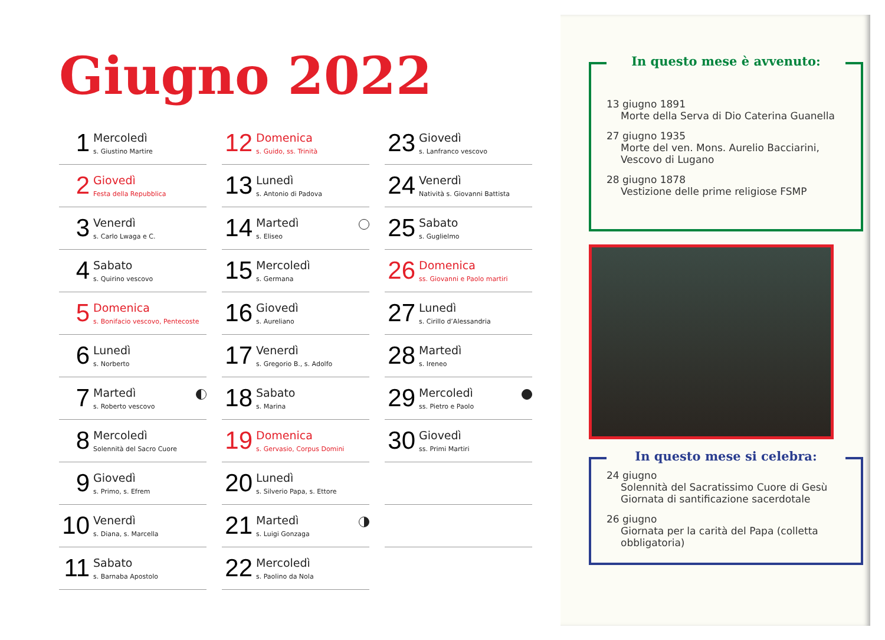Giugno 2022
1
Mercoledì
s. Giustino Martire
2
Giovedì
Festa della Repubblica
3
Venerdì
s. Carlo Lwaga e C.
4
Sabato
s. Quirino vescovo
5
Domenica
s. Bonifacio vescovo, Pentecoste
6
Lunedì
s. Norberto
7
Martedì
s. Roberto vescovo
8
Mercoledì
Solennità del Sacro Cuore
9
Giovedì
s. Primo, s. Efrem
10
Venerdì
s. Diana, s. Marcella
11
Sabato
s. Barnaba Apostolo
12
Domenica
s. Guido, ss. Trinità
13
Lunedì
s. Antonio di Padova
14
Martedì
s. Eliseo
15
Mercoledì
s. Germana
16
Giovedì
s. Aureliano
17
Venerdì
s. Gregorio B., s. Adolfo
18
Sabato
s. Marina
19
Domenica
s. Gervasio, Corpus Domini
20
Lunedì
s. Silverio Papa, s. Ettore
21
Martedì
s. Luigi Gonzaga
22
Mercoledì
s. Paolino da Nola
23
Giovedì
s. Lanfranco vescovo
24
Venerdì
Natività s. Giovanni Battista
25
Sabato
s. Guglielmo
26
Domenica
ss. Giovanni e Paolo martiri
27
Lunedì
s. Cirillo d’Alessandria
28
Martedì
s. Ireneo
29
Mercoledì
ss. Pietro e Paolo
30
Giovedì
ss. Primi Martiri
In questo mese è avvenuto:
13 giugno 1891
Morte della Serva di Dio Caterina Guanella
27 giugno 1935
Morte del ven. Mons. Aurelio Bacciarini, Vescovo di Lugano
28 giugno 1878
Vestizione delle prime religiose FSMP
In questo mese si celebra:
24 giugno
Solennità del Sacratissimo Cuore di Gesù Giornata di santificazione sacerdotale
26 giugno
Giornata per la carità del Papa (colletta obbligatoria)